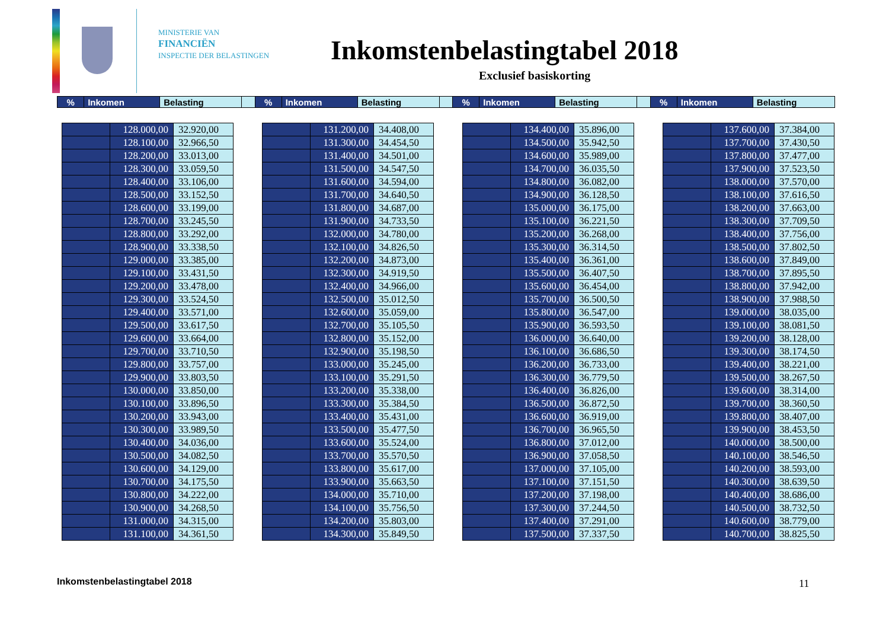MINISTERIE VAN
FINANCIËN
INSPECTIE DER BELASTINGEN
Inkomstenbelastingtabel 2018
Exclusief basiskorting
| % | Inkomen | Belasting | | % | Inkomen | Belasting | | % | Inkomen | Belasting | | % | Inkomen | Belasting |
| | 128.000,00 | 32.920,00 |
| | 128.100,00 | 32.966,50 |
| | 128.200,00 | 33.013,00 |
| | 128.300,00 | 33.059,50 |
| | 128.400,00 | 33.106,00 |
| | 128.500,00 | 33.152,50 |
| | 128.600,00 | 33.199,00 |
| | 128.700,00 | 33.245,50 |
| | 128.800,00 | 33.292,00 |
| | 128.900,00 | 33.338,50 |
| | 129.000,00 | 33.385,00 |
| | 129.100,00 | 33.431,50 |
| | 129.200,00 | 33.478,00 |
| | 129.300,00 | 33.524,50 |
| | 129.400,00 | 33.571,00 |
| | 129.500,00 | 33.617,50 |
| | 129.600,00 | 33.664,00 |
| | 129.700,00 | 33.710,50 |
| | 129.800,00 | 33.757,00 |
| | 129.900,00 | 33.803,50 |
| | 130.000,00 | 33.850,00 |
| | 130.100,00 | 33.896,50 |
| | 130.200,00 | 33.943,00 |
| | 130.300,00 | 33.989,50 |
| | 130.400,00 | 34.036,00 |
| | 130.500,00 | 34.082,50 |
| | 130.600,00 | 34.129,00 |
| | 130.700,00 | 34.175,50 |
| | 130.800,00 | 34.222,00 |
| | 130.900,00 | 34.268,50 |
| | 131.000,00 | 34.315,00 |
| | 131.100,00 | 34.361,50 |
| | 131.200,00 | 34.408,00 |
| | 131.300,00 | 34.454,50 |
| | 131.400,00 | 34.501,00 |
| | 131.500,00 | 34.547,50 |
| | 131.600,00 | 34.594,00 |
| | 131.700,00 | 34.640,50 |
| | 131.800,00 | 34.687,00 |
| | 131.900,00 | 34.733,50 |
| | 132.000,00 | 34.780,00 |
| | 132.100,00 | 34.826,50 |
| | 132.200,00 | 34.873,00 |
| | 132.300,00 | 34.919,50 |
| | 132.400,00 | 34.966,00 |
| | 132.500,00 | 35.012,50 |
| | 132.600,00 | 35.059,00 |
| | 132.700,00 | 35.105,50 |
| | 132.800,00 | 35.152,00 |
| | 132.900,00 | 35.198,50 |
| | 133.000,00 | 35.245,00 |
| | 133.100,00 | 35.291,50 |
| | 133.200,00 | 35.338,00 |
| | 133.300,00 | 35.384,50 |
| | 133.400,00 | 35.431,00 |
| | 133.500,00 | 35.477,50 |
| | 133.600,00 | 35.524,00 |
| | 133.700,00 | 35.570,50 |
| | 133.800,00 | 35.617,00 |
| | 133.900,00 | 35.663,50 |
| | 134.000,00 | 35.710,00 |
| | 134.100,00 | 35.756,50 |
| | 134.200,00 | 35.803,00 |
| | 134.300,00 | 35.849,50 |
| | 134.400,00 | 35.896,00 |
| | 134.500,00 | 35.942,50 |
| | 134.600,00 | 35.989,00 |
| | 134.700,00 | 36.035,50 |
| | 134.800,00 | 36.082,00 |
| | 134.900,00 | 36.128,50 |
| | 135.000,00 | 36.175,00 |
| | 135.100,00 | 36.221,50 |
| | 135.200,00 | 36.268,00 |
| | 135.300,00 | 36.314,50 |
| | 135.400,00 | 36.361,00 |
| | 135.500,00 | 36.407,50 |
| | 135.600,00 | 36.454,00 |
| | 135.700,00 | 36.500,50 |
| | 135.800,00 | 36.547,00 |
| | 135.900,00 | 36.593,50 |
| | 136.000,00 | 36.640,00 |
| | 136.100,00 | 36.686,50 |
| | 136.200,00 | 36.733,00 |
| | 136.300,00 | 36.779,50 |
| | 136.400,00 | 36.826,00 |
| | 136.500,00 | 36.872,50 |
| | 136.600,00 | 36.919,00 |
| | 136.700,00 | 36.965,50 |
| | 136.800,00 | 37.012,00 |
| | 136.900,00 | 37.058,50 |
| | 137.000,00 | 37.105,00 |
| | 137.100,00 | 37.151,50 |
| | 137.200,00 | 37.198,00 |
| | 137.300,00 | 37.244,50 |
| | 137.400,00 | 37.291,00 |
| | 137.500,00 | 37.337,50 |
| | 137.600,00 | 37.384,00 |
| | 137.700,00 | 37.430,50 |
| | 137.800,00 | 37.477,00 |
| | 137.900,00 | 37.523,50 |
| | 138.000,00 | 37.570,00 |
| | 138.100,00 | 37.616,50 |
| | 138.200,00 | 37.663,00 |
| | 138.300,00 | 37.709,50 |
| | 138.400,00 | 37.756,00 |
| | 138.500,00 | 37.802,50 |
| | 138.600,00 | 37.849,00 |
| | 138.700,00 | 37.895,50 |
| | 138.800,00 | 37.942,00 |
| | 138.900,00 | 37.988,50 |
| | 139.000,00 | 38.035,00 |
| | 139.100,00 | 38.081,50 |
| | 139.200,00 | 38.128,00 |
| | 139.300,00 | 38.174,50 |
| | 139.400,00 | 38.221,00 |
| | 139.500,00 | 38.267,50 |
| | 139.600,00 | 38.314,00 |
| | 139.700,00 | 38.360,50 |
| | 139.800,00 | 38.407,00 |
| | 139.900,00 | 38.453,50 |
| | 140.000,00 | 38.500,00 |
| | 140.100,00 | 38.546,50 |
| | 140.200,00 | 38.593,00 |
| | 140.300,00 | 38.639,50 |
| | 140.400,00 | 38.686,00 |
| | 140.500,00 | 38.732,50 |
| | 140.600,00 | 38.779,00 |
| | 140.700,00 | 38.825,50 |
Inkomstenbelastingtabel 2018 11